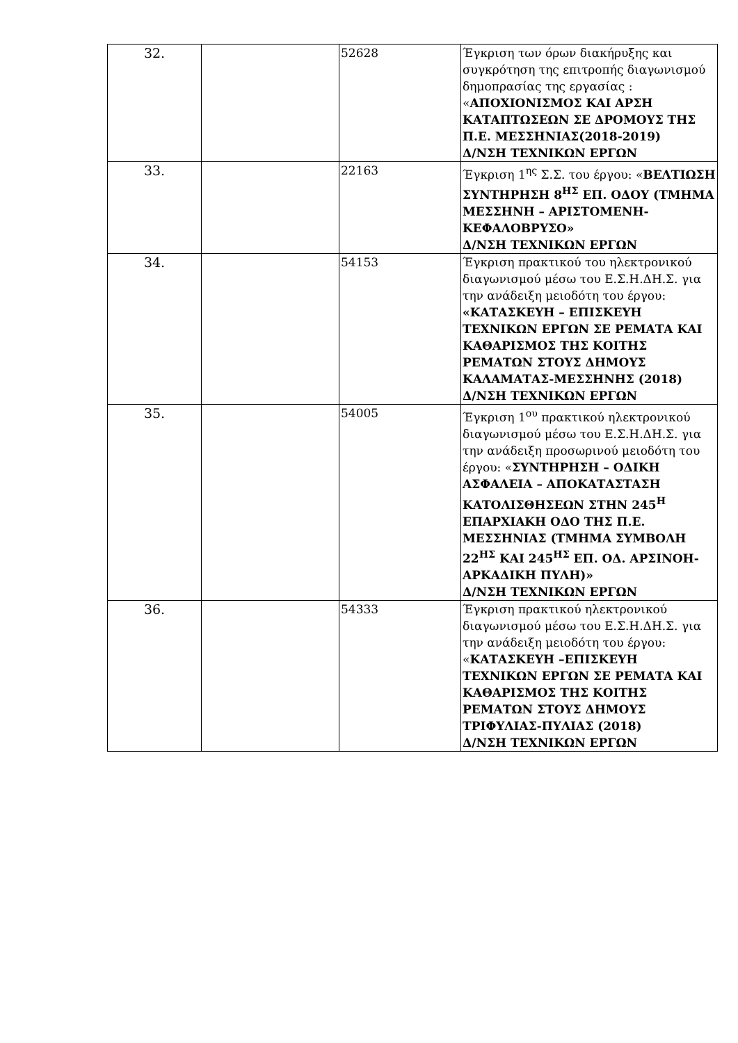| 32. | | 52628 | Έγκριση των όρων διακήρυξης και συγκρότηση της επιτροπής διαγωνισμού δημοπρασίας της εργασίας : « ΑΠΟΧΙΟΝΙΣΜΟΣ ΚΑΙ ΑΡΣΗ ΚΑΤΑΠΤΩΣΕΩΝ ΣΕ ΔΡΟΜΟΥΣ ΤΗΣ Π.Ε. ΜΕΣΣΗΝΙΑΣ(2018-2019) Δ/ΝΣΗ ΤΕΧΝΙΚΩΝ ΕΡΓΩΝ |
| 33. | | 22163 | Έγκριση 1<sup>ης</sup> Σ.Σ. του έργου: « ΒΕΛΤΙΩΣΗ ΣΥΝΤΗΡΗΣΗ 8<sup>ΗΣ</sup> ΕΠ. ΟΔΟΥ (ΤΜΗΜΑ ΜΕΣΣΗΝΗ – ΑΡΙΣΤΟΜΕΝΗ-ΚΕΦΑΛΟΒΡΥΣΟ» Δ/ΝΣΗ ΤΕΧΝΙΚΩΝ ΕΡΓΩΝ |
| 34. | | 54153 | Έγκριση πρακτικού του ηλεκτρονικού διαγωνισμού μέσω του Ε.Σ.Η.ΔΗ.Σ. για την ανάδειξη μειοδότη του έργου: «ΚΑΤΑΣΚΕΥΗ – ΕΠΙΣΚΕΥΗ ΤΕΧΝΙΚΩΝ ΕΡΓΩΝ ΣΕ ΡΕΜΑΤΑ ΚΑΙ ΚΑΘΑΡΙΣΜΟΣ ΤΗΣ ΚΟΙΤΗΣ ΡΕΜΑΤΩΝ ΣΤΟΥΣ ΔΗΜΟΥΣ ΚΑΛΑΜΑΤΑΣ-ΜΕΣΣΗΝΗΣ (2018) Δ/ΝΣΗ ΤΕΧΝΙΚΩΝ ΕΡΓΩΝ |
| 35. | | 54005 | Έγκριση 1<sup>ου</sup> πρακτικού ηλεκτρονικού διαγωνισμού μέσω του Ε.Σ.Η.ΔΗ.Σ. για την ανάδειξη προσωρινού μειοδότη του έργου: « ΣΥΝΤΗΡΗΣΗ – ΟΔΙΚΗ ΑΣΦΑΛΕΙΑ – ΑΠΟΚΑΤΑΣΤΑΣΗ ΚΑΤΟΛΙΣΘΗΣΕΩΝ ΣΤΗΝ 245<sup>Η</sup> ΕΠΑΡΧΙΑΚΗ ΟΔΟ ΤΗΣ Π.Ε. ΜΕΣΣΗΝΙΑΣ (ΤΜΗΜΑ ΣΥΜΒΟΛΗ 22<sup>ΗΣ</sup> ΚΑΙ 245<sup>ΗΣ</sup> ΕΠ. ΟΔ. ΑΡΣΙΝΟΗ-ΑΡΚΑΔΙΚΗ ΠΥΛΗ)» Δ/ΝΣΗ ΤΕΧΝΙΚΩΝ ΕΡΓΩΝ |
| 36. | | 54333 | Έγκριση πρακτικού ηλεκτρονικού διαγωνισμού μέσω του Ε.Σ.Η.ΔΗ.Σ. για την ανάδειξη μειοδότη του έργου: « ΚΑΤΑΣΚΕΥΗ –ΕΠΙΣΚΕΥΗ ΤΕΧΝΙΚΩΝ ΕΡΓΩΝ ΣΕ ΡΕΜΑΤΑ ΚΑΙ ΚΑΘΑΡΙΣΜΟΣ ΤΗΣ ΚΟΙΤΗΣ ΡΕΜΑΤΩΝ ΣΤΟΥΣ ΔΗΜΟΥΣ ΤΡΙΦΥΛΙΑΣ-ΠΥΛΙΑΣ (2018) Δ/ΝΣΗ ΤΕΧΝΙΚΩΝ ΕΡΓΩΝ |